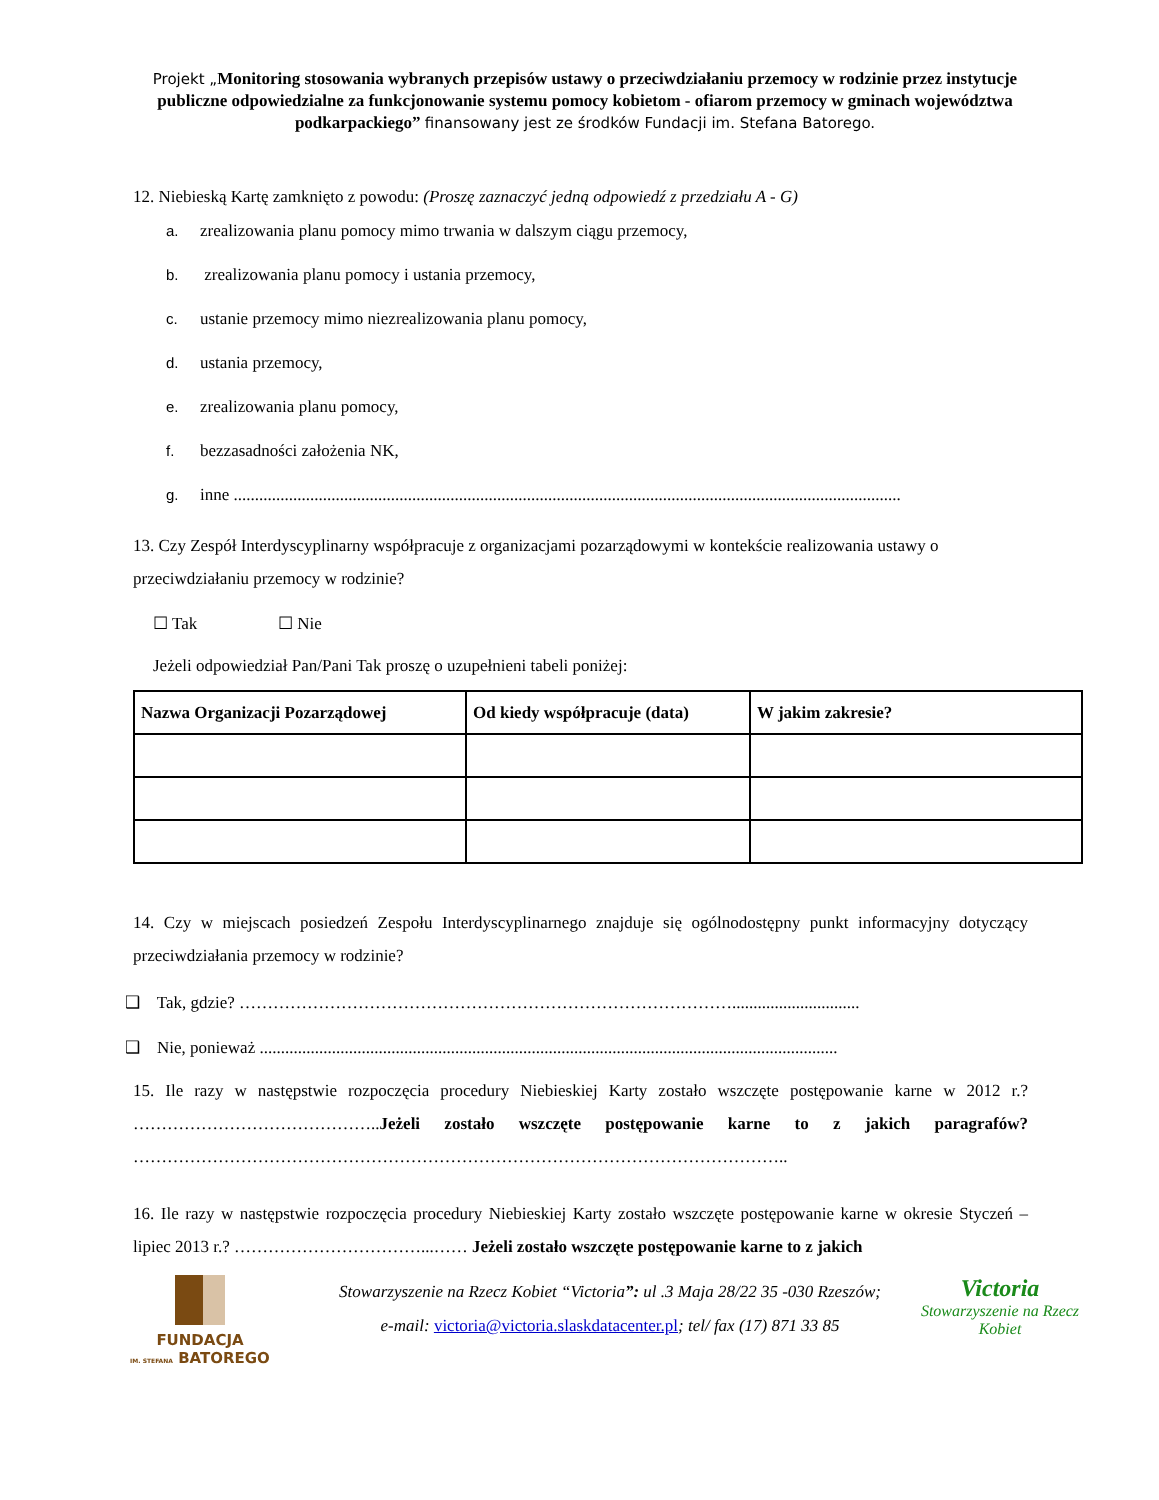Projekt „Monitoring stosowania wybranych przepisów ustawy o przeciwdziałaniu przemocy w rodzinie przez instytucje publiczne odpowiedzialne za funkcjonowanie systemu pomocy kobietom - ofiarom przemocy w gminach województwa podkarpackiego” finansowany jest ze środków Fundacji im. Stefana Batorego.
12. Niebieską Kartę zamknięto z powodu: (Proszę zaznaczyć jedną odpowiedź z przedziału A - G)
a. zrealizowania planu pomocy mimo trwania w dalszym ciągu przemocy,
b. zrealizowania planu pomocy i ustania przemocy,
c. ustanie przemocy mimo niezrealizowania planu pomocy,
d. ustania przemocy,
e. zrealizowania planu pomocy,
f. bezzasadności założenia NK,
g. inne .............................................................................................................................................................
13. Czy Zespół Interdyscyplinarny współpracuje z organizacjami pozarządowymi w kontekście realizowania ustawy o przeciwdziałaniu przemocy w rodzinie?
☐ Tak ☐ Nie
Jeżeli odpowiedział Pan/Pani Tak proszę o uzupełnieni tabeli poniżej:
| Nazwa Organizacji Pozarządowej | Od kiedy współpracuje (data) | W jakim zakresie? |
| --- | --- | --- |
14. Czy w miejscach posiedzeń Zespołu Interdyscyplinarnego znajduje się ogólnodostępny punkt informacyjny dotyczący przeciwdziałania przemocy w rodzinie?
❑ Tak, gdzie? ……………………………………………………………………………..............................
❑ Nie, ponieważ ........................................................................................................................................
15. Ile razy w następstwie rozpoczęcia procedury Niebieskiej Karty zostało wszczęte postępowanie karne w 2012 r.? ……………………………………..Jeżeli zostało wszczęte postępowanie karne to z jakich paragrafów? ……………………………………………………………………………………………………..
16. Ile razy w następstwie rozpoczęcia procedury Niebieskiej Karty zostało wszczęte postępowanie karne w okresie Styczeń – lipiec 2013 r.? ……………………………...…… Jeżeli zostało wszczęte postępowanie karne to z jakich
FUNDACJA
IM. STEFANA BATOREGO
Stowarzyszenie na Rzecz Kobiet “Victoria”: ul .3 Maja 28/22 35 -030 Rzeszów;
e-mail: victoria@victoria.slaskdatacenter.pl; tel/ fax (17) 871 33 85
Victoria
Stowarzyszenie na Rzecz Kobiet